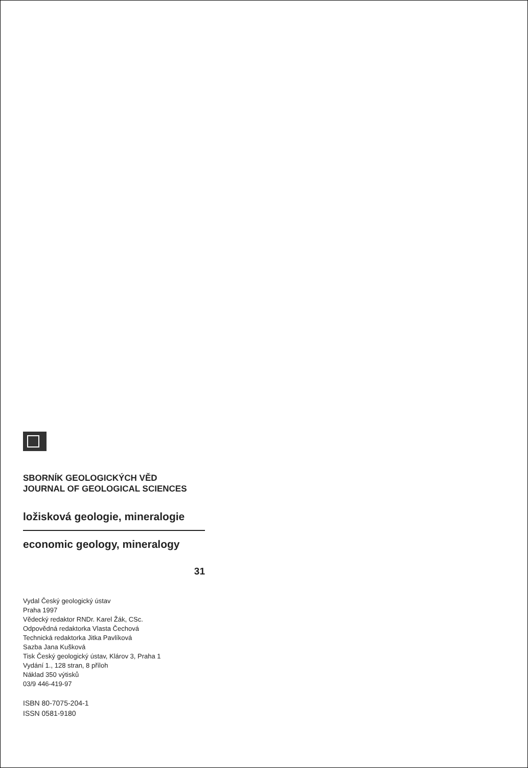SBORNÍK GEOLOGICKÝCH VĚD
JOURNAL OF GEOLOGICAL SCIENCES
ložisková geologie, mineralogie
economic geology, mineralogy
31
Vydal Český geologický ústav
Praha 1997
Vědecký redaktor RNDr. Karel Žák, CSc.
Odpovědná redaktorka Vlasta Čechová
Technická redaktorka Jitka Pavlíková
Sazba Jana Kušková
Tisk Český geologický ústav, Klárov 3, Praha 1
Vydání 1., 128 stran, 8 příloh
Náklad 350 výtisků
03/9 446-419-97
ISBN 80-7075-204-1
ISSN 0581-9180